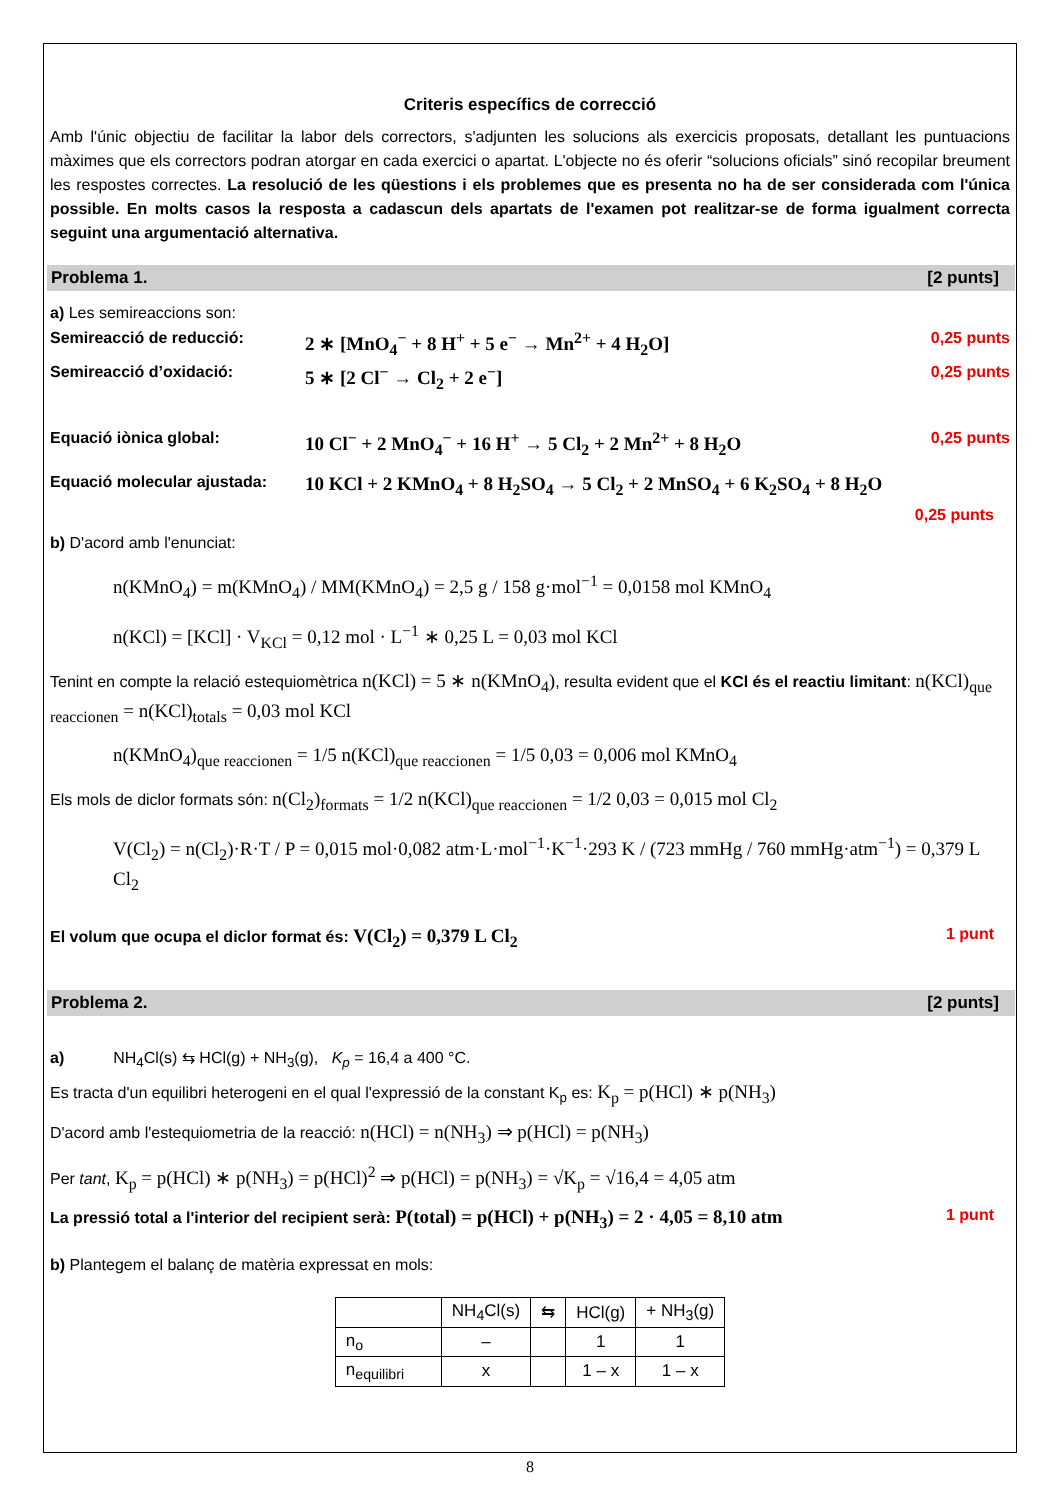Criteris específics de correcció
Amb l'únic objectiu de facilitar la labor dels correctors, s'adjunten les solucions als exercicis proposats, detallant les puntuacions màximes que els correctors podran atorgar en cada exercici o apartat. L'objecte no és oferir “solucions oficials” sinó recopilar breument les respostes correctes. La resolució de les qüestions i els problemes que es presenta no ha de ser considerada com l'única possible. En molts casos la resposta a cadascun dels apartats de l'examen pot realitzar-se de forma igualment correcta seguint una argumentació alternativa.
Problema 1. [2 punts]
a) Les semireaccions son:
Semireacció de reducció: 2 ∗ [MnO<sub>4</sub><sup>−</sup> + 8 H<sup>+</sup> + 5 e<sup>−</sup> → Mn<sup>2+</sup> + 4 H<sub>2</sub>O] 0,25 punts
Semireacció d’oxidació: 5 ∗ [2 Cl<sup>−</sup> → Cl<sub>2</sub> + 2 e<sup>−</sup>] 0,25 punts
Equació iònica global: 10 Cl<sup>−</sup> + 2 MnO<sub>4</sub><sup>−</sup> + 16 H<sup>+</sup> → 5 Cl<sub>2</sub> + 2 Mn<sup>2+</sup> + 8 H<sub>2</sub>O 0,25 punts
Equació molecular ajustada: 10 KCl + 2 KMnO<sub>4</sub> + 8 H<sub>2</sub>SO<sub>4</sub> → 5 Cl<sub>2</sub> + 2 MnSO<sub>4</sub> + 6 K<sub>2</sub>SO<sub>4</sub> + 8 H<sub>2</sub>O
0,25 punts
b) D'acord amb l'enunciat:
n(KMnO<sub>4</sub>) = m(KMnO<sub>4</sub>) / MM(KMnO<sub>4</sub>) = 2,5 g / 158 g·mol<sup>−1</sup> = 0,0158 mol KMnO<sub>4</sub>
n(KCl) = [KCl] · V<sub>KCl</sub> = 0,12 mol · L<sup>−1</sup> ∗ 0,25 L = 0,03 mol KCl
Tenint en compte la relació estequiomètrica n(KCl) = 5 ∗ n(KMnO<sub>4</sub>), resulta evident que el KCl és el reactiu limitant: n(KCl)<sub>que reaccionen</sub> = n(KCl)<sub>totals</sub> = 0,03 mol KCl
n(KMnO<sub>4</sub>)<sub>que reaccionen</sub> = 1/5 n(KCl)<sub>que reaccionen</sub> = 1/5 0,03 = 0,006 mol KMnO<sub>4</sub>
Els mols de diclor formats són: n(Cl<sub>2</sub>)<sub>formats</sub> = 1/2 n(KCl)<sub>que reaccionen</sub> = 1/2 0,03 = 0,015 mol Cl<sub>2</sub>
V(Cl<sub>2</sub>) = n(Cl<sub>2</sub>)·R·T / P = 0,015 mol·0,082 atm·L·mol<sup>−1</sup>·K<sup>−1</sup>·293 K / (723 mmHg / 760 mmHg·atm<sup>−1</sup>) = 0,379 L Cl<sub>2</sub>
El volum que ocupa el diclor format és: V(Cl<sub>2</sub>) = 0,379 L Cl<sub>2</sub> 1 punt
Problema 2. [2 punts]
a) NH<sub>4</sub>Cl(s) ⇆ HCl(g) + NH<sub>3</sub>(g), K<sub>p</sub> = 16,4 a 400 °C.
Es tracta d'un equilibri heterogeni en el qual l'expressió de la constant K<sub>p</sub> es: K<sub>p</sub> = p(HCl) ∗ p(NH<sub>3</sub>)
D'acord amb l'estequiometria de la reacció: n(HCl) = n(NH<sub>3</sub>) ⇒ p(HCl) = p(NH<sub>3</sub>)
Per tant, K<sub>p</sub> = p(HCl) ∗ p(NH<sub>3</sub>) = p(HCl)<sup>2</sup> ⇒ p(HCl) = p(NH<sub>3</sub>) = √K<sub>p</sub> = √16,4 = 4,05 atm
La pressió total a l'interior del recipient serà: P(total) = p(HCl) + p(NH<sub>3</sub>) = 2 · 4,05 = 8,10 atm 1 punt
b) Plantegem el balanç de matèria expressat en mols:
| | NH<sub>4</sub>Cl(s) | ⇆ | HCl(g) | + NH<sub>3</sub>(g) |
| n<sub>o</sub> | – | | 1 | 1 |
| n<sub>equilibri</sub> | x | | 1 – x | 1 – x |
8